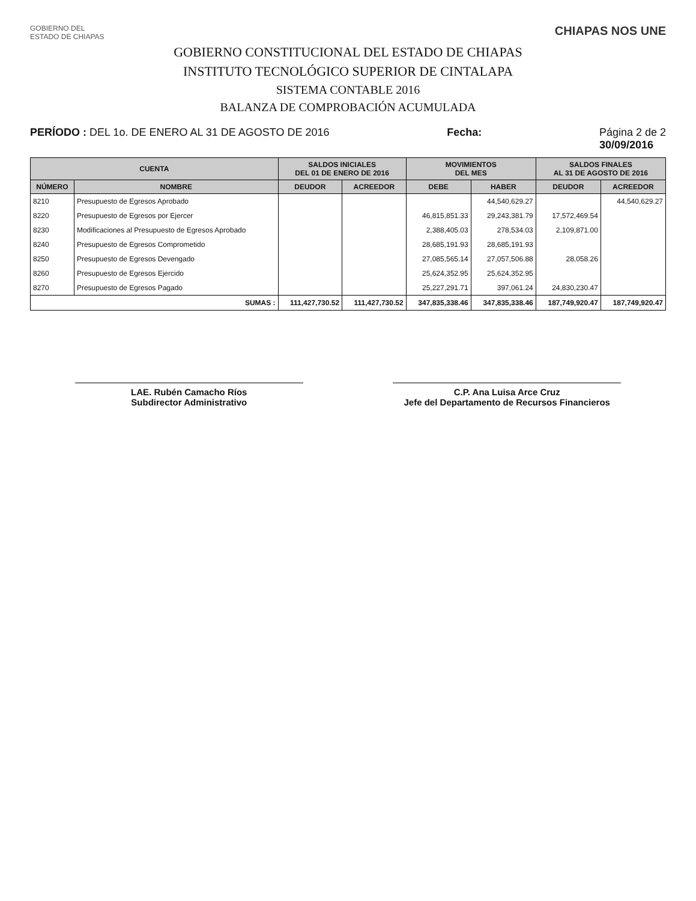GOBIERNO DEL
ESTADO DE CHIAPAS
CHIAPAS NOS UNE
GOBIERNO CONSTITUCIONAL DEL ESTADO DE CHIAPAS
INSTITUTO TECNOLÓGICO SUPERIOR DE CINTALAPA
SISTEMA CONTABLE 2016
BALANZA DE COMPROBACIÓN ACUMULADA
PERÍODO : DEL 1o. DE ENERO AL 31 DE AGOSTO DE 2016
Fecha: Página 2 de 2
30/09/2016
| CUENTA | | SALDOS INICIALES DEL 01 DE ENERO DE 2016 | | MOVIMIENTOS DEL MES | | SALDOS FINALES AL 31 DE AGOSTO DE 2016 | |
| --- | --- | --- | --- | --- | --- | --- | --- |
| NÚMERO | NOMBRE | DEUDOR | ACREEDOR | DEBE | HABER | DEUDOR | ACREEDOR |
| 8210 | Presupuesto de Egresos Aprobado | | | | 44,540,629.27 | | 44,540,629.27 |
| 8220 | Presupuesto de Egresos por Ejercer | | | 46,815,851.33 | 29,243,381.79 | 17,572,469.54 | |
| 8230 | Modificaciones al Presupuesto de Egresos Aprobado | | | 2,388,405.03 | 278,534.03 | 2,109,871.00 | |
| 8240 | Presupuesto de Egresos Comprometido | | | 28,685,191.93 | 28,685,191.93 | | |
| 8250 | Presupuesto de Egresos Devengado | | | 27,085,565.14 | 27,057,506.88 | 28,058.26 | |
| 8260 | Presupuesto de Egresos Ejercido | | | 25,624,352.95 | 25,624,352.95 | | |
| 8270 | Presupuesto de Egresos Pagado | | | 25,227,291.71 | 397,061.24 | 24,830,230.47 | |
| SUMAS : | | 111,427,730.52 | 111,427,730.52 | 347,835,338.46 | 347,835,338.46 | 187,749,920.47 | 187,749,920.47 |
LAE. Rubén Camacho Ríos
Subdirector Administrativo
C.P. Ana Luisa Arce Cruz
Jefe del Departamento de Recursos Financieros